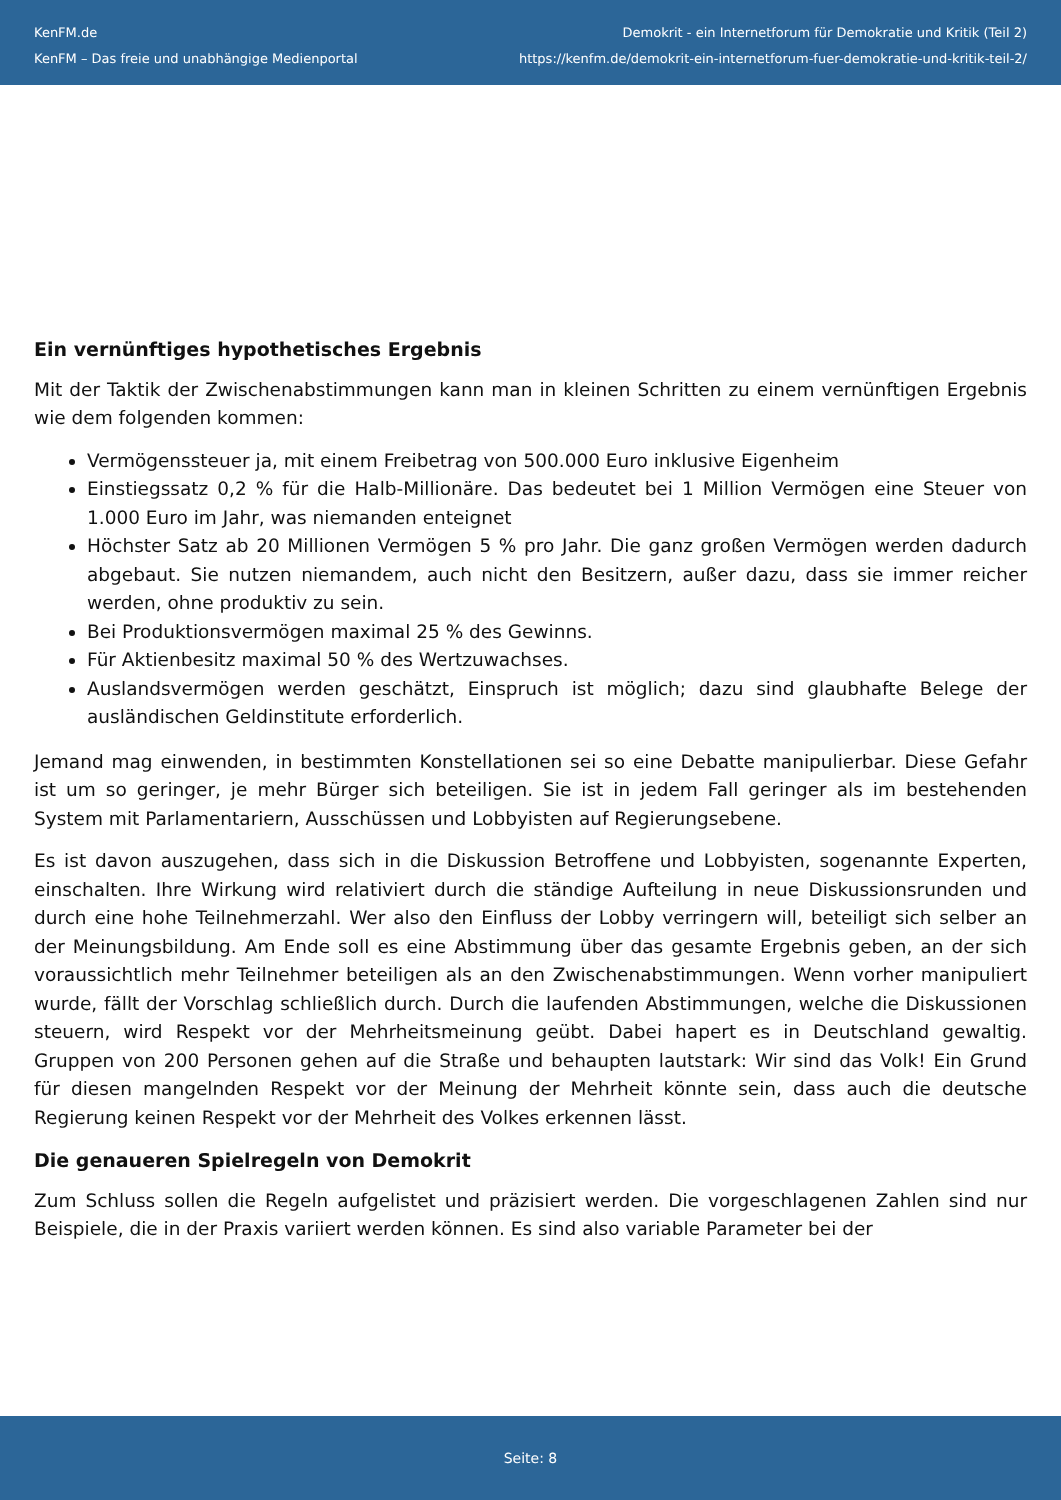KenFM.de
KenFM – Das freie und unabhängige Medienportal
Demokrit - ein Internetforum für Demokratie und Kritik (Teil 2)
https://kenfm.de/demokrit-ein-internetforum-fuer-demokratie-und-kritik-teil-2/
Ein vernünftiges hypothetisches Ergebnis
Mit der Taktik der Zwischenabstimmungen kann man in kleinen Schritten zu einem vernünftigen Ergebnis wie dem folgenden kommen:
Vermögenssteuer ja, mit einem Freibetrag von 500.000 Euro inklusive Eigenheim
Einstiegssatz 0,2 % für die Halb-Millionäre. Das bedeutet bei 1 Million Vermögen eine Steuer von 1.000 Euro im Jahr, was niemanden enteignet
Höchster Satz ab 20 Millionen Vermögen 5 % pro Jahr. Die ganz großen Vermögen werden dadurch abgebaut. Sie nutzen niemandem, auch nicht den Besitzern, außer dazu, dass sie immer reicher werden, ohne produktiv zu sein.
Bei Produktionsvermögen maximal 25 % des Gewinns.
Für Aktienbesitz maximal 50 % des Wertzuwachses.
Auslandsvermögen werden geschätzt, Einspruch ist möglich; dazu sind glaubhafte Belege der ausländischen Geldinstitute erforderlich.
Jemand mag einwenden, in bestimmten Konstellationen sei so eine Debatte manipulierbar. Diese Gefahr ist um so geringer, je mehr Bürger sich beteiligen. Sie ist in jedem Fall geringer als im bestehenden System mit Parlamentariern, Ausschüssen und Lobbyisten auf Regierungsebene.
Es ist davon auszugehen, dass sich in die Diskussion Betroffene und Lobbyisten, sogenannte Experten, einschalten. Ihre Wirkung wird relativiert durch die ständige Aufteilung in neue Diskussionsrunden und durch eine hohe Teilnehmerzahl. Wer also den Einfluss der Lobby verringern will, beteiligt sich selber an der Meinungsbildung. Am Ende soll es eine Abstimmung über das gesamte Ergebnis geben, an der sich voraussichtlich mehr Teilnehmer beteiligen als an den Zwischenabstimmungen. Wenn vorher manipuliert wurde, fällt der Vorschlag schließlich durch. Durch die laufenden Abstimmungen, welche die Diskussionen steuern, wird Respekt vor der Mehrheitsmeinung geübt. Dabei hapert es in Deutschland gewaltig. Gruppen von 200 Personen gehen auf die Straße und behaupten lautstark: Wir sind das Volk! Ein Grund für diesen mangelnden Respekt vor der Meinung der Mehrheit könnte sein, dass auch die deutsche Regierung keinen Respekt vor der Mehrheit des Volkes erkennen lässt.
Die genaueren Spielregeln von Demokrit
Zum Schluss sollen die Regeln aufgelistet und präzisiert werden. Die vorgeschlagenen Zahlen sind nur Beispiele, die in der Praxis variiert werden können. Es sind also variable Parameter bei der
Seite: 8